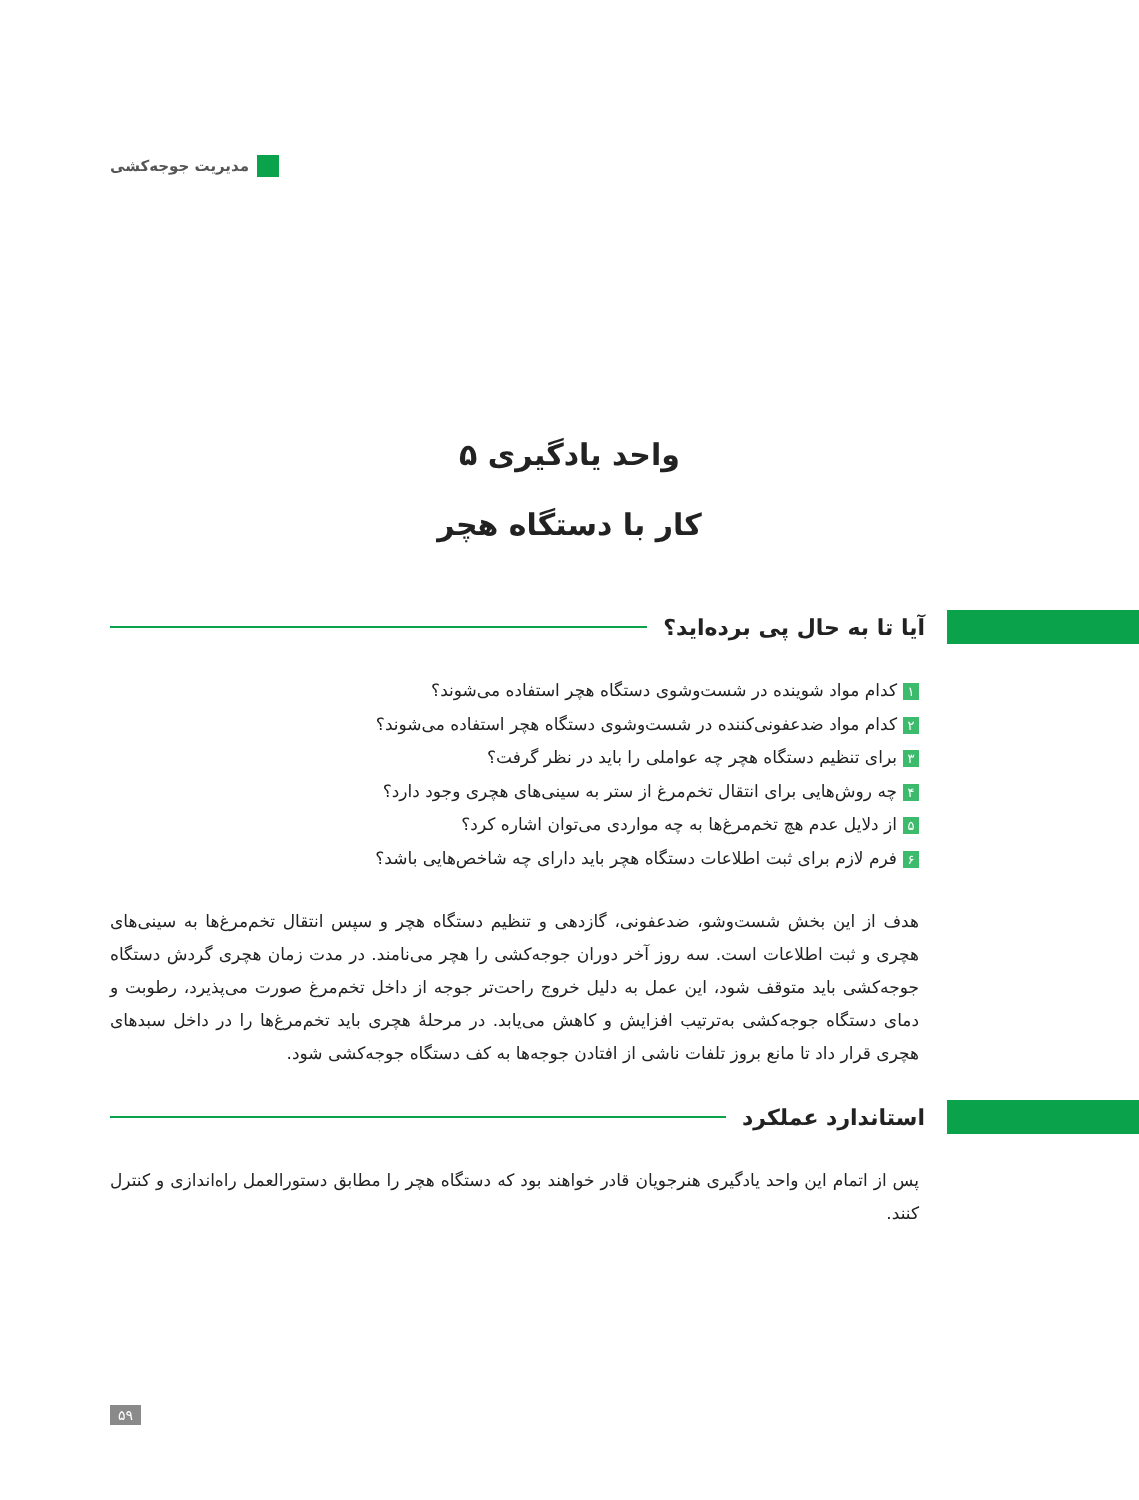مدیریت جوجه‌کشی
واحد یادگیری ۵
کار با دستگاه هچر
آیا تا به حال پی برده‌اید؟
۱ کدام مواد شوینده در شست‌وشوی دستگاه هچر استفاده می‌شوند؟
۲ کدام مواد ضدعفونی‌کننده در شست‌وشوی دستگاه هچر استفاده می‌شوند؟
۳ برای تنظیم دستگاه هچر چه عواملی را باید در نظر گرفت؟
۴ چه روش‌هایی برای انتقال تخم‌مرغ از ستر به سینی‌های هچری وجود دارد؟
۵ از دلایل عدم هچ تخم‌مرغ‌ها به چه مواردی می‌توان اشاره کرد؟
۶ فرم لازم برای ثبت اطلاعات دستگاه هچر باید دارای چه شاخص‌هایی باشد؟
هدف از این بخش شست‌و‌شو، ضدعفونی، گازدهی و تنظیم دستگاه هچر و سپس انتقال تخم‌مرغ‌ها به سینی‌های هچری و ثبت اطلاعات است. سه روز آخر دوران جوجه‌کشی را هچر می‌نامند. در مدت زمان هچری گردش دستگاه جوجه‌کشی باید متوقف شود، این عمل به دلیل خروج راحت‌تر جوجه از داخل تخم‌مرغ صورت می‌پذیرد، رطوبت و دمای دستگاه جوجه‌کشی به‌ترتیب افزایش و کاهش می‌یابد. در مرحلهٔ هچری باید تخم‌مرغ‌ها را در داخل سبدهای هچری قرار داد تا مانع بروز تلفات ناشی از افتادن جوجه‌ها به کف دستگاه جوجه‌کشی شود.
استاندارد عملکرد
پس از اتمام این واحد یادگیری هنرجویان قادر خواهند بود که دستگاه هچر را مطابق دستورالعمل راه‌اندازی و کنترل کنند.
۵۹